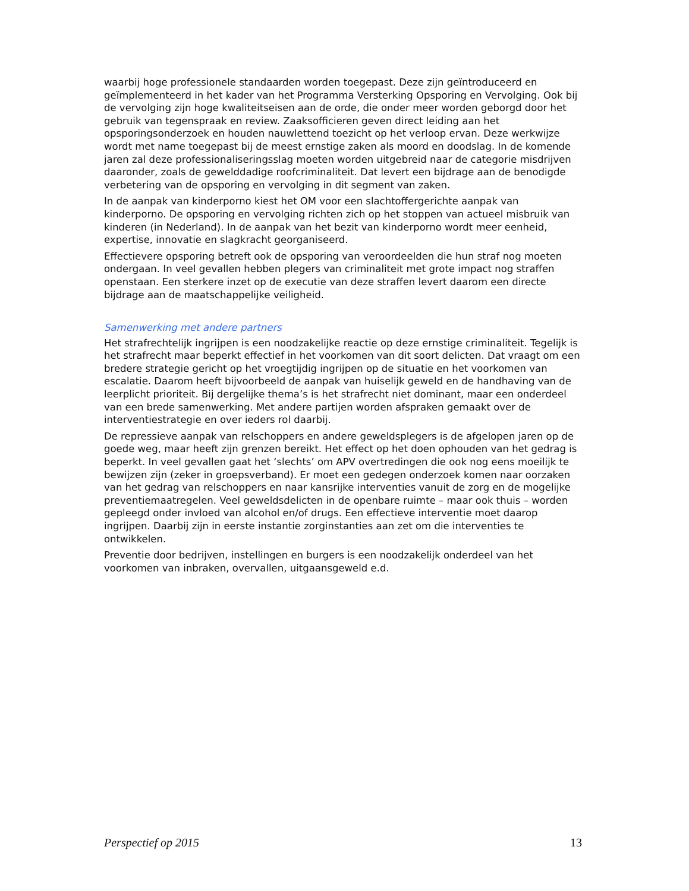waarbij hoge professionele standaarden worden toegepast. Deze zijn geïntroduceerd en geïmplementeerd in het kader van het Programma Versterking Opsporing en Vervolging. Ook bij de vervolging zijn hoge kwaliteitseisen aan de orde, die onder meer worden geborgd door het gebruik van tegenspraak en review. Zaaksofficieren geven direct leiding aan het opsporingsonderzoek en houden nauwlettend toezicht op het verloop ervan. Deze werkwijze wordt met name toegepast bij de meest ernstige zaken als moord en doodslag. In de komende jaren zal deze professionaliseringsslag moeten worden uitgebreid naar de categorie misdrijven daaronder, zoals de gewelddadige roofcriminaliteit. Dat levert een bijdrage aan de benodigde verbetering van de opsporing en vervolging in dit segment van zaken.
In de aanpak van kinderporno kiest het OM voor een slachtoffergerichte aanpak van kinderporno. De opsporing en vervolging richten zich op het stoppen van actueel misbruik van kinderen (in Nederland). In de aanpak van het bezit van kinderporno wordt meer eenheid, expertise, innovatie en slagkracht georganiseerd.
Effectievere opsporing betreft ook de opsporing van veroordeelden die hun straf nog moeten ondergaan. In veel gevallen hebben plegers van criminaliteit met grote impact nog straffen openstaan. Een sterkere inzet op de executie van deze straffen levert daarom een directe bijdrage aan de maatschappelijke veiligheid.
Samenwerking met andere partners
Het strafrechtelijk ingrijpen is een noodzakelijke reactie op deze ernstige criminaliteit. Tegelijk is het strafrecht maar beperkt effectief in het voorkomen van dit soort delicten. Dat vraagt om een bredere strategie gericht op het vroegtijdig ingrijpen op de situatie en het voorkomen van escalatie. Daarom heeft bijvoorbeeld de aanpak van huiselijk geweld en de handhaving van de leerplicht prioriteit. Bij dergelijke thema’s is het strafrecht niet dominant, maar een onderdeel van een brede samenwerking. Met andere partijen worden afspraken gemaakt over de interventiestrategie en over ieders rol daarbij.
De repressieve aanpak van relschoppers en andere geweldsplegers is de afgelopen jaren op de goede weg, maar heeft zijn grenzen bereikt. Het effect op het doen ophouden van het gedrag is beperkt. In veel gevallen gaat het ‘slechts’ om APV overtredingen die ook nog eens moeilijk te bewijzen zijn (zeker in groepsverband). Er moet een gedegen onderzoek komen naar oorzaken van het gedrag van relschoppers en naar kansrijke interventies vanuit de zorg en de mogelijke preventiemaatregelen. Veel geweldsdelicten in de openbare ruimte – maar ook thuis – worden gepleegd onder invloed van alcohol en/of drugs. Een effectieve interventie moet daarop ingrijpen. Daarbij zijn in eerste instantie zorginstanties aan zet om die interventies te ontwikkelen.
Preventie door bedrijven, instellingen en burgers is een noodzakelijk onderdeel van het voorkomen van inbraken, overvallen, uitgaansgeweld e.d.
Perspectief op 2015 13